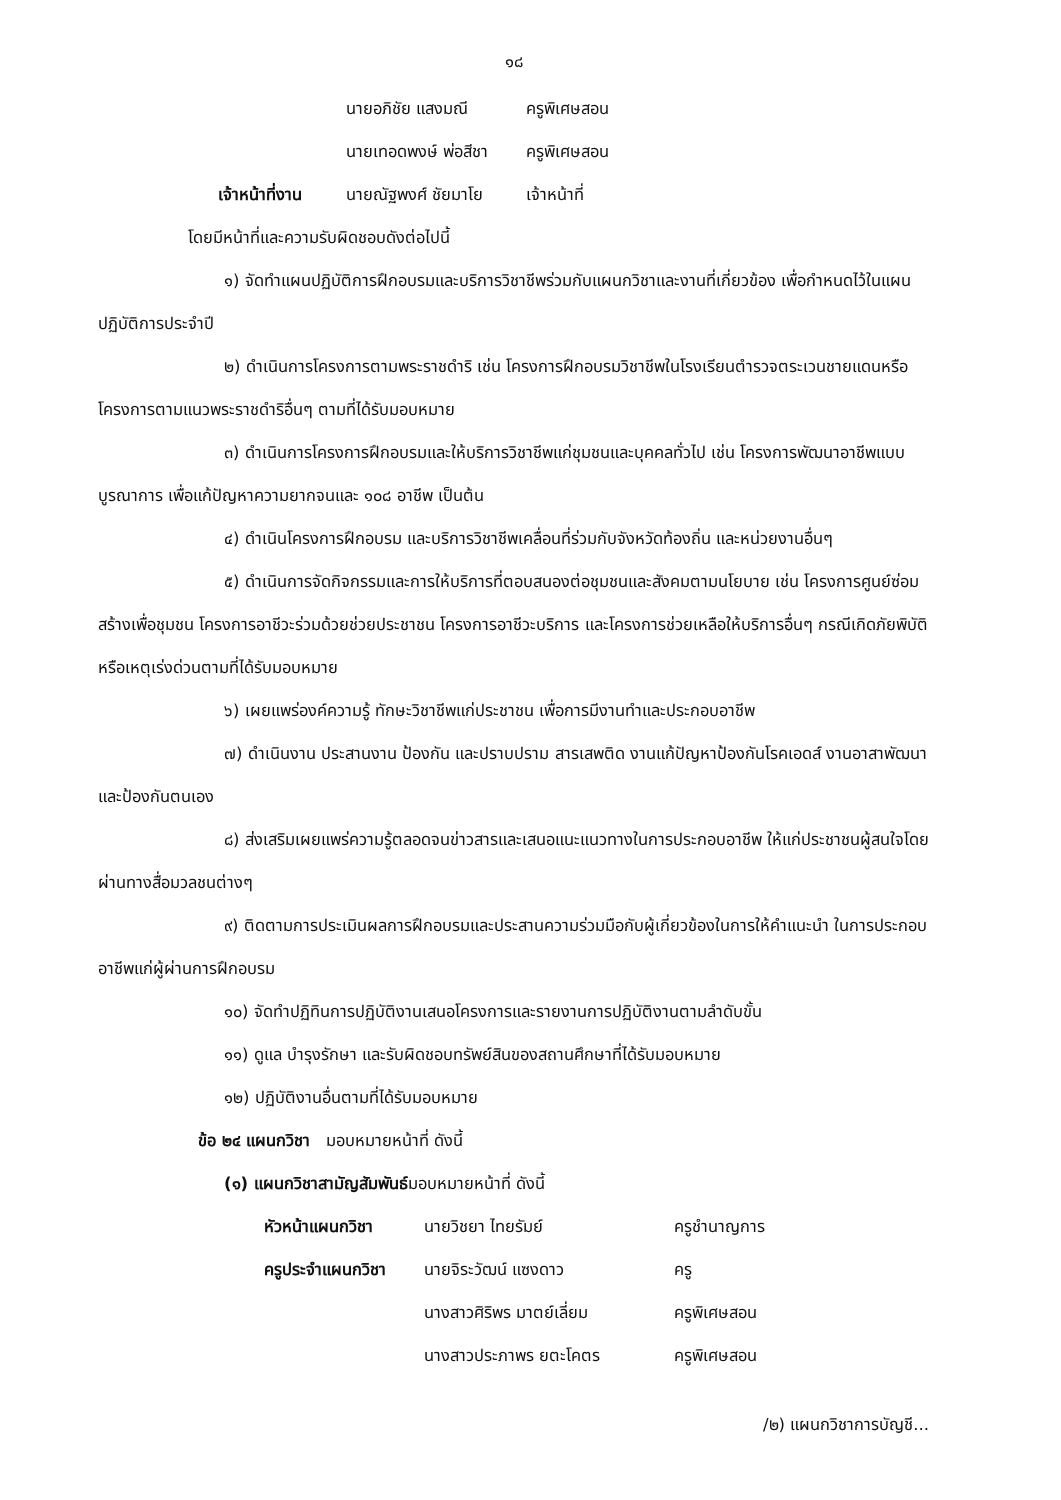๑๘
| | นายอภิชัย แสงมณี | ครูพิเศษสอน |
| | นายเทอดพงษ์ พ่อสีชา | ครูพิเศษสอน |
| เจ้าหน้าที่งาน | นายณัฐพงศ์ ชัยมาโย | เจ้าหน้าที่ |
โดยมีหน้าที่และความรับผิดชอบดังต่อไปนี้
๑) จัดทำแผนปฏิบัติการฝึกอบรมและบริการวิชาชีพร่วมกับแผนกวิชาและงานที่เกี่ยวข้อง เพื่อกำหนดไว้ในแผนปฏิบัติการประจำปี
๒) ดำเนินการโครงการตามพระราชดำริ เช่น โครงการฝึกอบรมวิชาชีพในโรงเรียนตำรวจตระเวนชายแดนหรือโครงการตามแนวพระราชดำริอื่นๆ ตามที่ได้รับมอบหมาย
๓) ดำเนินการโครงการฝึกอบรมและให้บริการวิชาชีพแก่ชุมชนและบุคคลทั่วไป เช่น โครงการพัฒนาอาชีพแบบบูรณาการ เพื่อแก้ปัญหาความยากจนและ ๑๐๘ อาชีพ เป็นต้น
๔) ดำเนินโครงการฝึกอบรม และบริการวิชาชีพเคลื่อนที่ร่วมกับจังหวัดท้องถิ่น และหน่วยงานอื่นๆ
๕) ดำเนินการจัดกิจกรรมและการให้บริการที่ตอบสนองต่อชุมชนและสังคมตามนโยบาย เช่น โครงการศูนย์ซ่อมสร้างเพื่อชุมชน โครงการอาชีวะร่วมด้วยช่วยประชาชน โครงการอาชีวะบริการ และโครงการช่วยเหลือให้บริการอื่นๆ กรณีเกิดภัยพิบัติหรือเหตุเร่งด่วนตามที่ได้รับมอบหมาย
๖) เผยแพร่องค์ความรู้ ทักษะวิชาชีพแก่ประชาชน เพื่อการมีงานทำและประกอบอาชีพ
๗) ดำเนินงาน ประสานงาน ป้องกัน และปราบปราม สารเสพติด งานแก้ปัญหาป้องกันโรคเอดส์ งานอาสาพัฒนาและป้องกันตนเอง
๘) ส่งเสริมเผยแพร่ความรู้ตลอดจนข่าวสารและเสนอแนะแนวทางในการประกอบอาชีพ ให้แก่ประชาชนผู้สนใจโดยผ่านทางสื่อมวลชนต่างๆ
๙) ติดตามการประเมินผลการฝึกอบรมและประสานความร่วมมือกับผู้เกี่ยวข้องในการให้คำแนะนำ ในการประกอบอาชีพแก่ผู้ผ่านการฝึกอบรม
๑๐) จัดทำปฏิทินการปฏิบัติงานเสนอโครงการและรายงานการปฏิบัติงานตามลำดับขั้น
๑๑) ดูแล บำรุงรักษา และรับผิดชอบทรัพย์สินของสถานศึกษาที่ได้รับมอบหมาย
๑๒) ปฏิบัติงานอื่นตามที่ได้รับมอบหมาย
ข้อ ๒๔ แผนกวิชา มอบหมายหน้าที่ ดังนี้
(๑) แผนกวิชาสามัญสัมพันธ์มอบหมายหน้าที่ ดังนี้
| หัวหน้าแผนกวิชา | นายวิชยา ไทยรัมย์ | ครูชำนาญการ |
| ครูประจำแผนกวิชา | นายจิระวัฒน์ แซงดาว | ครู |
| | นางสาวศิริพร มาตย์เลี่ยม | ครูพิเศษสอน |
| | นางสาวประภาพร ยตะโคตร | ครูพิเศษสอน |
/๒) แผนกวิชาการบัญชี...